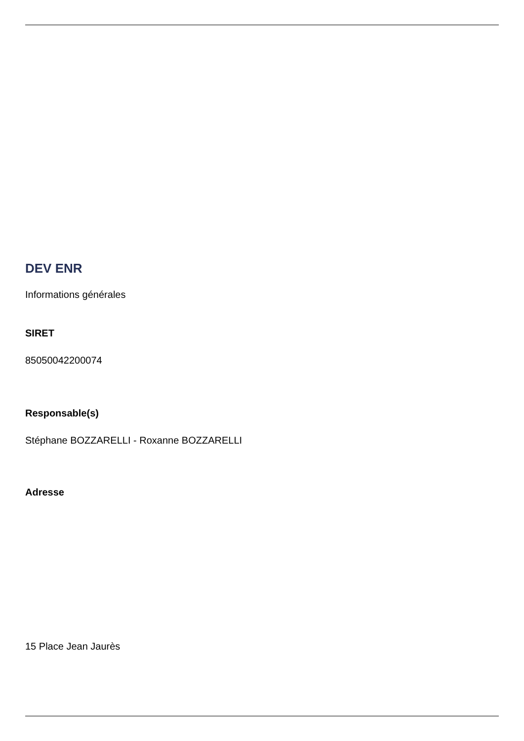DEV ENR
Informations générales
SIRET
85050042200074
Responsable(s)
Stéphane BOZZARELLI - Roxanne BOZZARELLI
Adresse
15 Place Jean Jaurès